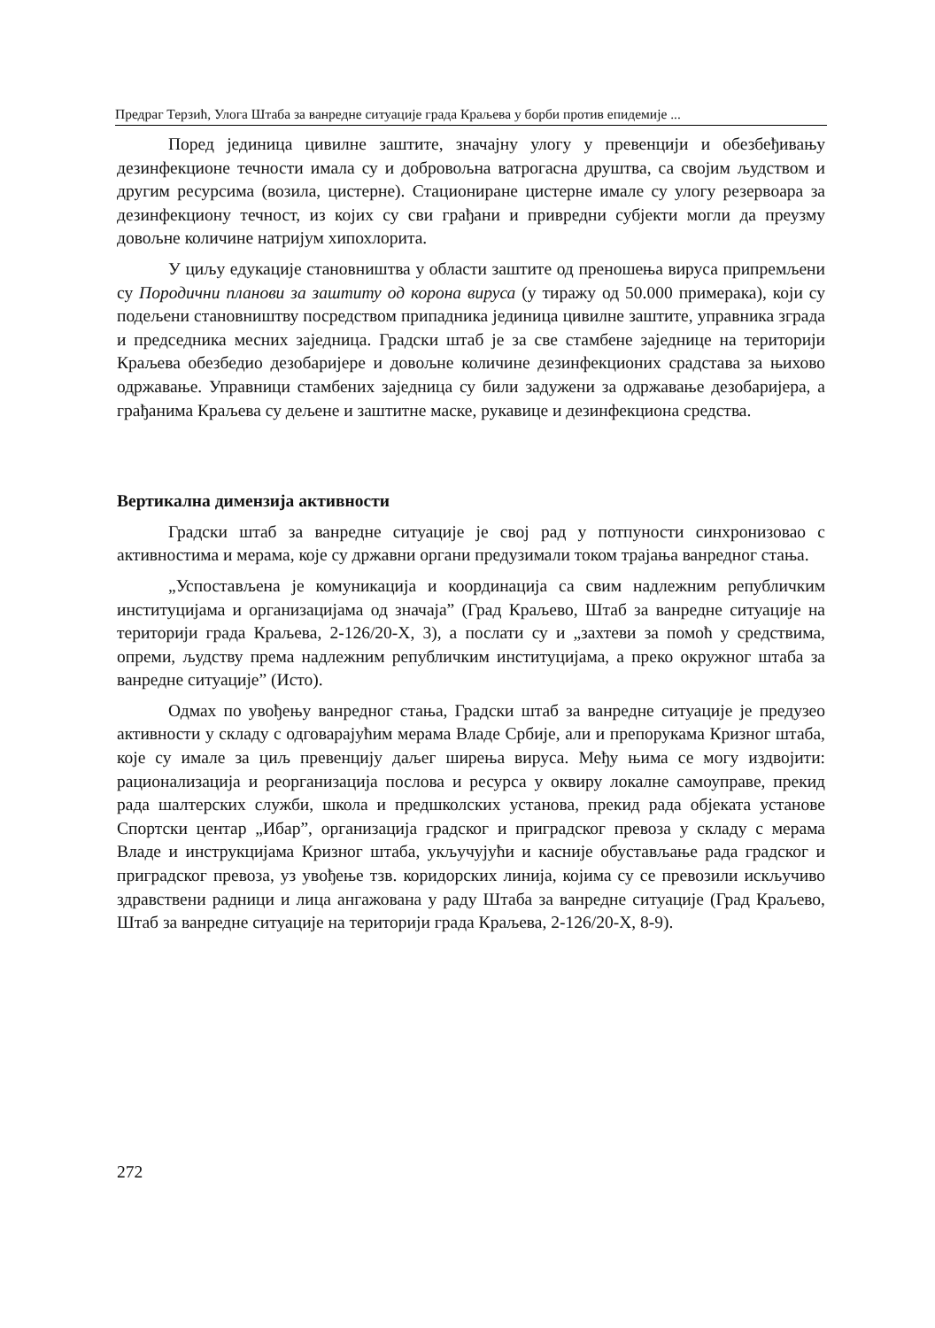Предраг Терзић, Улога Штаба за ванредне ситуације града Краљева у борби против епидемије ...
Поред јединица цивилне заштите, значајну улогу у превенцији и обезбеђивању дезинфекционе течности имала су и добровољна ватрогасна друштва, са својим људством и другим ресурсима (возила, цистерне). Стациониране цистерне имале су улогу резервоара за дезинфекциону течност, из којих су сви грађани и привредни субјекти могли да преузму довољне количине натријум хипохлорита.
У циљу едукације становништва у области заштите од преношења вируса припремљени су Породични планови за заштиту од корона вируса (у тиражу од 50.000 примерака), који су подељени становништву посредством припадника јединица цивилне заштите, управника зграда и председника месних заједница. Градски штаб је за све стамбене заједнице на територији Краљева обезбедио дезобаријере и довољне количине дезинфекционих срадстава за њихово одржавање. Управници стамбених заједница су били задужени за одржавање дезобаријера, а грађанима Краљева су дељене и заштитне маске, рукавице и дезинфекциона средства.
Вертикална димензија активности
Градски штаб за ванредне ситуације је свој рад у потпуности синхронизовао с активностима и мерама, које су државни органи предузимали током трајања ванредног стања.
„Успостављена је комуникација и координација са свим надлежним републичким институцијама и организацијама од значаја” (Град Краљево, Штаб за ванредне ситуације на територији града Краљева, 2-126/20-X, 3), а послати су и „захтеви за помоћ у средствима, опреми, људству према надлежним републичким институцијама, а преко окружног штаба за ванредне ситуације” (Исто).
Одмах по увођењу ванредног стања, Градски штаб за ванредне ситуације је предузео активности у складу с одговарајућим мерама Владе Србије, али и препорукама Кризног штаба, које су имале за циљ превенцију даљег ширења вируса. Међу њима се могу издвојити: рационализација и реорганизација послова и ресурса у оквиру локалне самоуправе, прекид рада шалтерских служби, школа и предшколских установа, прекид рада објеката установе Спортски центар „Ибар”, организација градског и приградског превоза у складу с мерама Владе и инструкцијама Кризног штаба, укључујући и касније обустављање рада градског и приградског превоза, уз увођење тзв. коридорских линија, којима су се превозили искључиво здравствени радници и лица ангажована у раду Штаба за ванредне ситуације (Град Краљево, Штаб за ванредне ситуације на територији града Краљева, 2-126/20-X, 8-9).
272